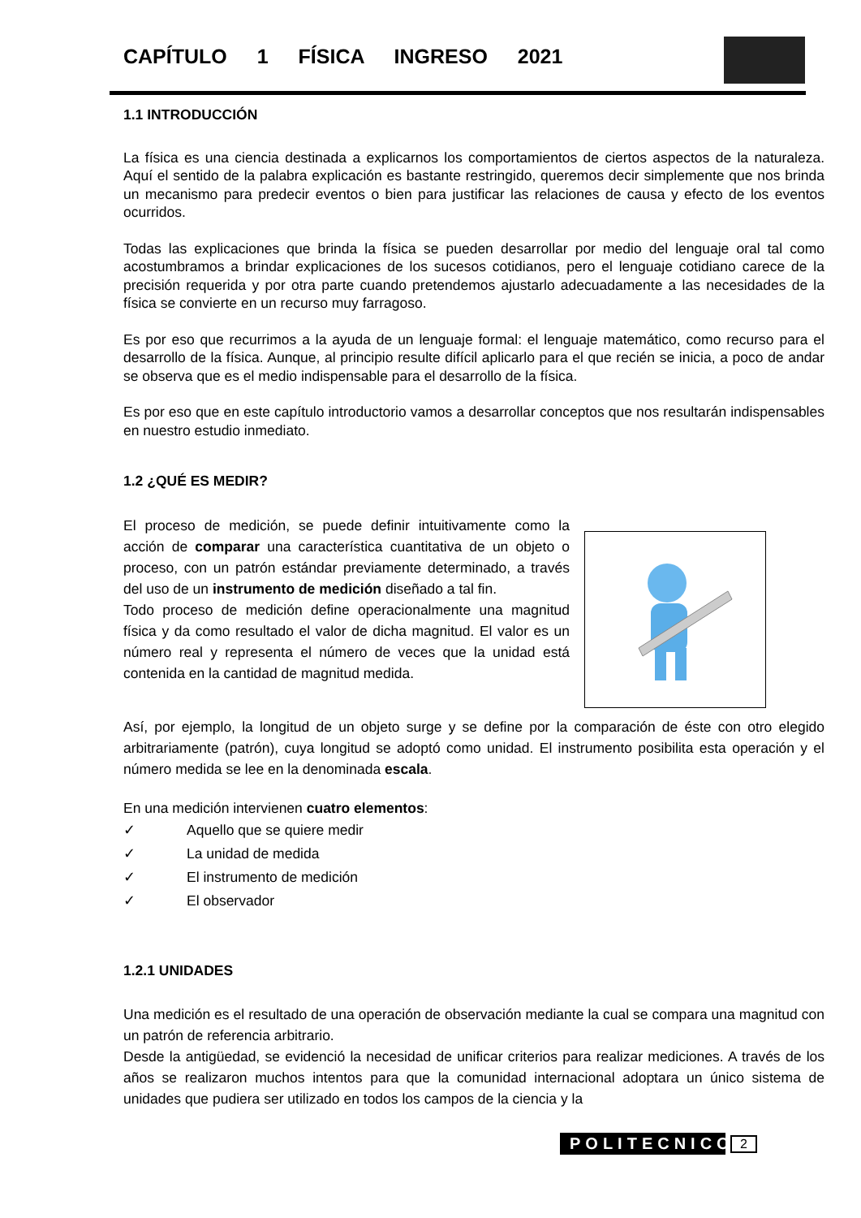CAPÍTULO 1 FÍSICA INGRESO 2021
1.1 INTRODUCCIÓN
La física es una ciencia destinada a explicarnos los comportamientos de ciertos aspectos de la naturaleza. Aquí el sentido de la palabra explicación es bastante restringido, queremos decir simplemente que nos brinda un mecanismo para predecir eventos o bien para justificar las relaciones de causa y efecto de los eventos ocurridos.
Todas las explicaciones que brinda la física se pueden desarrollar por medio del lenguaje oral tal como acostumbramos a brindar explicaciones de los sucesos cotidianos, pero el lenguaje cotidiano carece de la precisión requerida y por otra parte cuando pretendemos ajustarlo adecuadamente a las necesidades de la física se convierte en un recurso muy farragoso.
Es por eso que recurrimos a la ayuda de un lenguaje formal: el lenguaje matemático, como recurso para el desarrollo de la física. Aunque, al principio resulte difícil aplicarlo para el que recién se inicia, a poco de andar se observa que es el medio indispensable para el desarrollo de la física.
Es por eso que en este capítulo introductorio vamos a desarrollar conceptos que nos resultarán indispensables en nuestro estudio inmediato.
1.2 ¿QUÉ ES MEDIR?
El proceso de medición, se puede definir intuitivamente como la acción de comparar una característica cuantitativa de un objeto o proceso, con un patrón estándar previamente determinado, a través del uso de un instrumento de medición diseñado a tal fin.
Todo proceso de medición define operacionalmente una magnitud física y da como resultado el valor de dicha magnitud. El valor es un número real y representa el número de veces que la unidad está contenida en la cantidad de magnitud medida.
Así, por ejemplo, la longitud de un objeto surge y se define por la comparación de éste con otro elegido arbitrariamente (patrón), cuya longitud se adoptó como unidad. El instrumento posibilita esta operación y el número medida se lee en la denominada escala.
En una medición intervienen cuatro elementos:
✓ Aquello que se quiere medir
✓ La unidad de medida
✓ El instrumento de medición
✓ El observador
1.2.1 UNIDADES
Una medición es el resultado de una operación de observación mediante la cual se compara una magnitud con un patrón de referencia arbitrario.
Desde la antigüedad, se evidenció la necesidad de unificar criterios para realizar mediciones. A través de los años se realizaron muchos intentos para que la comunidad internacional adoptara un único sistema de unidades que pudiera ser utilizado en todos los campos de la ciencia y la
POLITECNICO
2